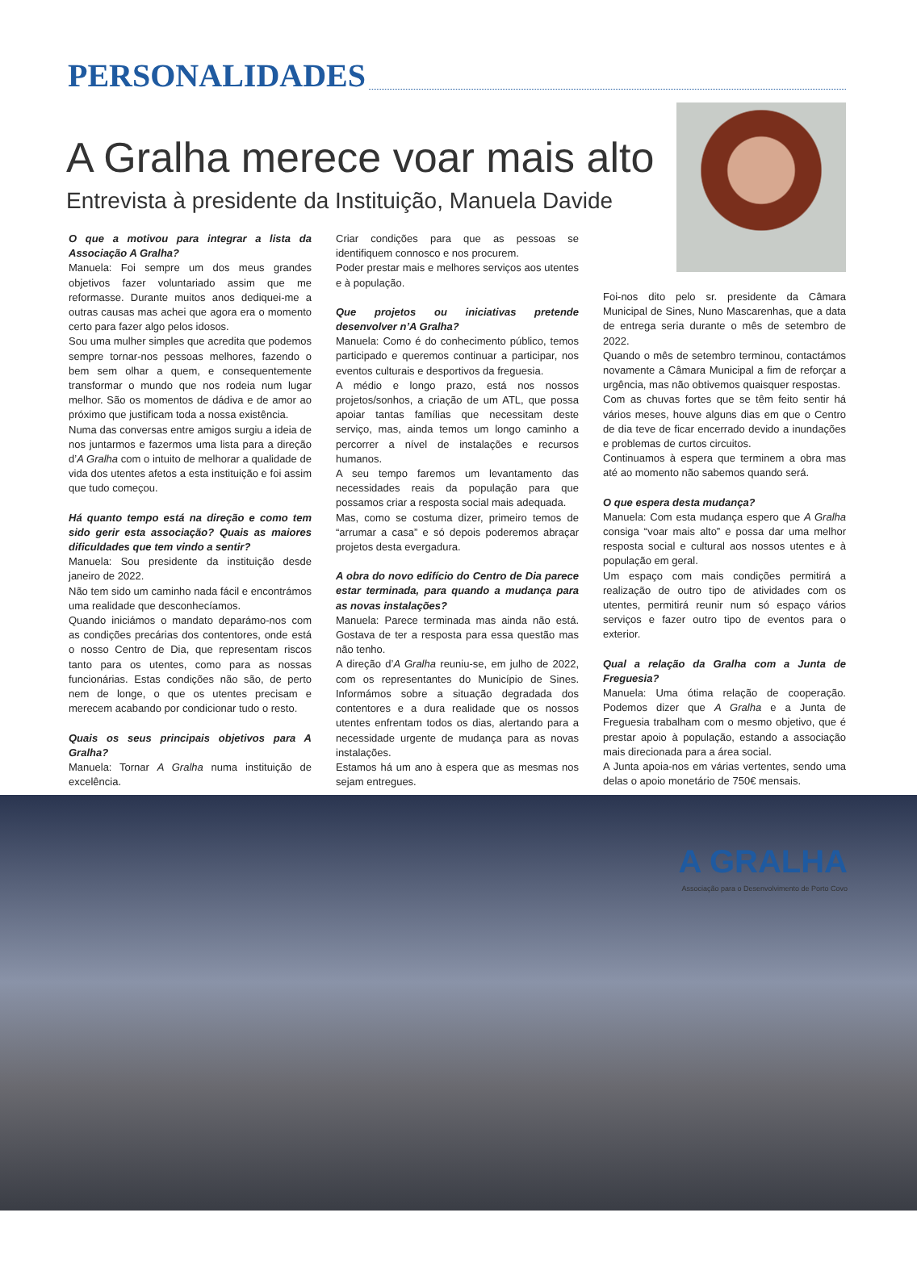PERSONALIDADES
A Gralha merece voar mais alto
Entrevista à presidente da Instituição, Manuela Davide
O que a motivou para integrar a lista da Associação A Gralha?
Manuela: Foi sempre um dos meus grandes objetivos fazer voluntariado assim que me reformasse. Durante muitos anos dediquei-me a outras causas mas achei que agora era o momento certo para fazer algo pelos idosos.
Sou uma mulher simples que acredita que podemos sempre tornar-nos pessoas melhores, fazendo o bem sem olhar a quem, e consequentemente transformar o mundo que nos rodeia num lugar melhor. São os momentos de dádiva e de amor ao próximo que justificam toda a nossa existência.
Numa das conversas entre amigos surgiu a ideia de nos juntarmos e fazermos uma lista para a direção d’A Gralha com o intuito de melhorar a qualidade de vida dos utentes afetos a esta instituição e foi assim que tudo começou.
Há quanto tempo está na direção e como tem sido gerir esta associação? Quais as maiores dificuldades que tem vindo a sentir?
Manuela: Sou presidente da instituição desde janeiro de 2022.
Não tem sido um caminho nada fácil e encontrámos uma realidade que desconhecíamos.
Quando iniciámos o mandato deparámo-nos com as condições precárias dos contentores, onde está o nosso Centro de Dia, que representam riscos tanto para os utentes, como para as nossas funcionárias. Estas condições não são, de perto nem de longe, o que os utentes precisam e merecem acabando por condicionar tudo o resto.
Quais os seus principais objetivos para A Gralha?
Manuela: Tornar A Gralha numa instituição de excelência.
Criar condições para que as pessoas se identifiquem connosco e nos procurem.
Poder prestar mais e melhores serviços aos utentes e à população.
Que projetos ou iniciativas pretende desenvolver n’A Gralha?
Manuela: Como é do conhecimento público, temos participado e queremos continuar a participar, nos eventos culturais e desportivos da freguesia.
A médio e longo prazo, está nos nossos projetos/sonhos, a criação de um ATL, que possa apoiar tantas famílias que necessitam deste serviço, mas, ainda temos um longo caminho a percorrer a nível de instalações e recursos humanos.
A seu tempo faremos um levantamento das necessidades reais da população para que possamos criar a resposta social mais adequada.
Mas, como se costuma dizer, primeiro temos de “arrumar a casa” e só depois poderemos abraçar projetos desta evergadura.
A obra do novo edifício do Centro de Dia parece estar terminada, para quando a mudança para as novas instalações?
Manuela: Parece terminada mas ainda não está. Gostava de ter a resposta para essa questão mas não tenho.
A direção d’A Gralha reuniu-se, em julho de 2022, com os representantes do Município de Sines. Informámos sobre a situação degradada dos contentores e a dura realidade que os nossos utentes enfrentam todos os dias, alertando para a necessidade urgente de mudança para as novas instalações.
Estamos há um ano à espera que as mesmas nos sejam entregues.
Foi-nos dito pelo sr. presidente da Câmara Municipal de Sines, Nuno Mascarenhas, que a data de entrega seria durante o mês de setembro de 2022.
Quando o mês de setembro terminou, contactámos novamente a Câmara Municipal a fim de reforçar a urgência, mas não obtivemos quaisquer respostas.
Com as chuvas fortes que se têm feito sentir há vários meses, houve alguns dias em que o Centro de dia teve de ficar encerrado devido a inundações e problemas de curtos circuitos.
Continuamos à espera que terminem a obra mas até ao momento não sabemos quando será.
O que espera desta mudança?
Manuela: Com esta mudança espero que A Gralha consiga “voar mais alto” e possa dar uma melhor resposta social e cultural aos nossos utentes e à população em geral.
Um espaço com mais condições permitirá a realização de outro tipo de atividades com os utentes, permitirá reunir num só espaço vários serviços e fazer outro tipo de eventos para o exterior.
Qual a relação da Gralha com a Junta de Freguesia?
Manuela: Uma ótima relação de cooperação. Podemos dizer que A Gralha e a Junta de Freguesia trabalham com o mesmo objetivo, que é prestar apoio à população, estando a associação mais direcionada para a área social.
A Junta apoia-nos em várias vertentes, sendo uma delas o apoio monetário de 750€ mensais.
A GRALHA
Associação para o Desenvolvimento de Porto Covo